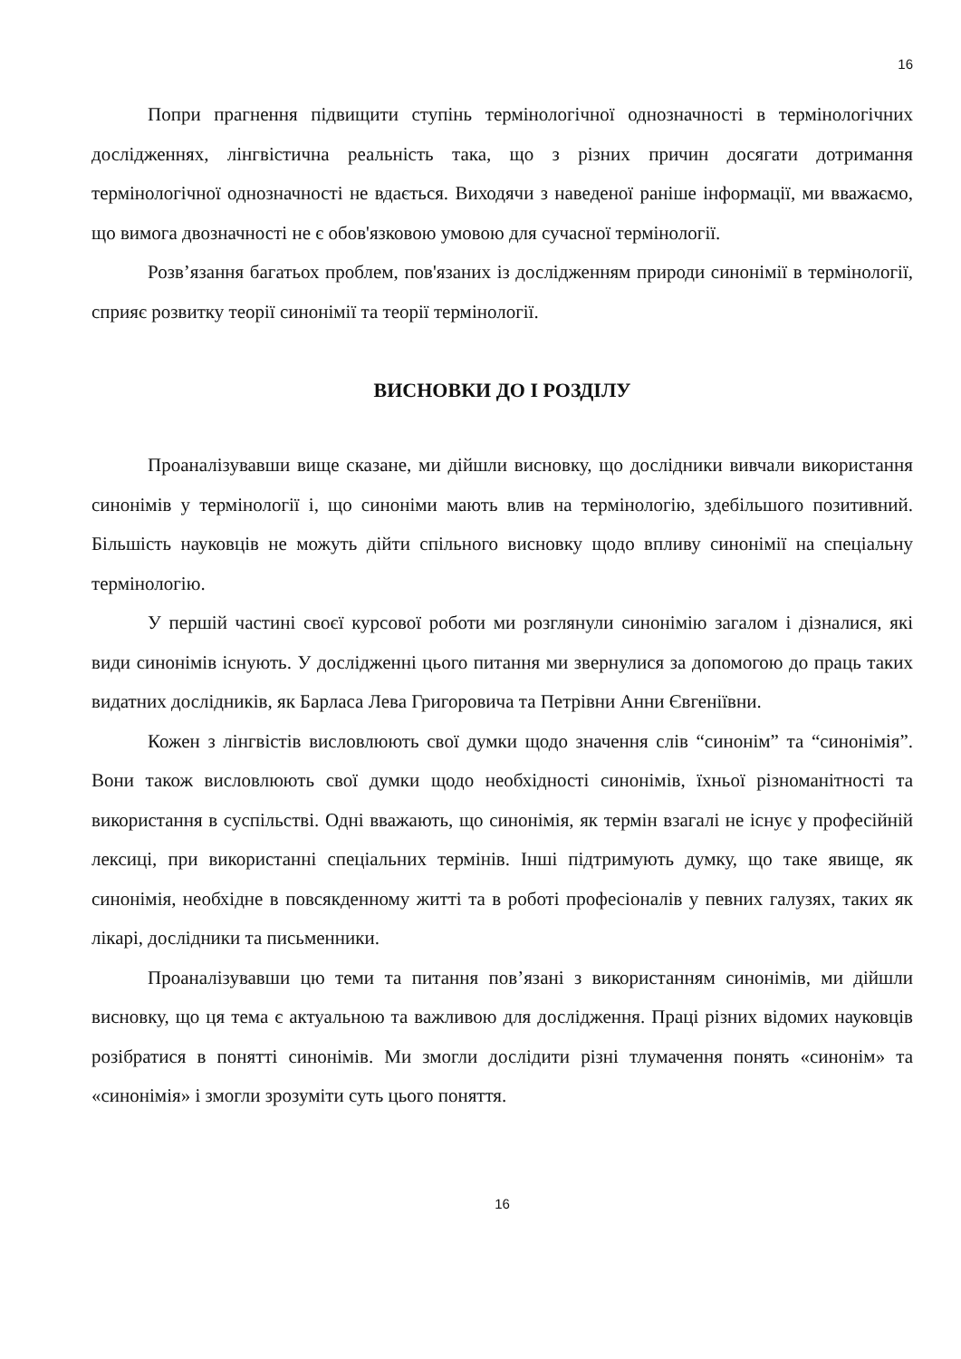16
Попри прагнення підвищити ступінь термінологічної однозначності в термінологічних дослідженнях, лінгвістична реальність така, що з різних причин досягати дотримання термінологічної однозначності не вдається. Виходячи з наведеної раніше інформації, ми вважаємо, що вимога двозначності не є обов'язковою умовою для сучасної термінології.
Розв’язання багатьох проблем, пов'язаних із дослідженням природи синонімії в термінології, сприяє розвитку теорії синонімії та теорії термінології.
ВИСНОВКИ ДО І РОЗДІЛУ
Проаналізувавши вище сказане, ми дійшли висновку, що дослідники вивчали використання синонімів у термінології і, що синоніми мають влив на термінологію, здебільшого позитивний. Більшість науковців не можуть дійти спільного висновку щодо впливу синонімії на спеціальну термінологію.
У першій частині своєї курсової роботи ми розглянули синонімію загалом і дізналися, які види синонімів існують. У дослідженні цього питання ми звернулися за допомогою до праць таких видатних дослідників, як Барласа Лева Григоровича та Петрівни Анни Євгеніївни.
Кожен з лінгвістів висловлюють свої думки щодо значення слів “синонім” та “синонімія”. Вони також висловлюють свої думки щодо необхідності синонімів, їхньої різноманітності та використання в суспільстві. Одні вважають, що синонімія, як термін взагалі не існує у професійній лексиці, при використанні спеціальних термінів. Інші підтримують думку, що таке явище, як синонімія, необхідне в повсякденному житті та в роботі професіоналів у певних галузях, таких як лікарі, дослідники та письменники.
Проаналізувавши цю теми та питання пов’язані з використанням синонімів, ми дійшли висновку, що ця тема є актуальною та важливою для дослідження. Праці різних відомих науковців розібратися в понятті синонімів. Ми змогли дослідити різні тлумачення понять «синонім» та «синонімія» і змогли зрозуміти суть цього поняття.
16